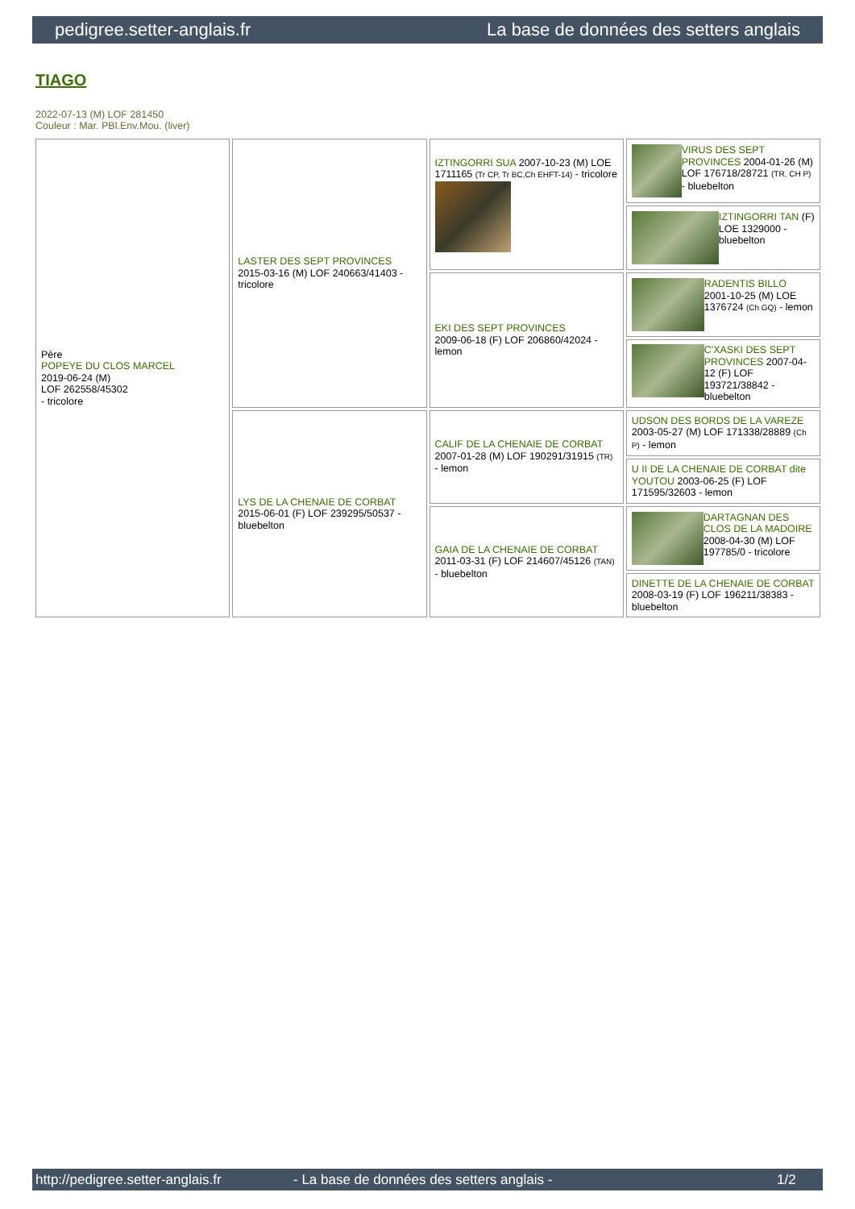pedigree.setter-anglais.fr La base de données des setters anglais
TIAGO
2022-07-13 (M) LOF 281450
Couleur : Mar. PBl.Env.Mou. (liver)
| Père POPEYE DU CLOS MARCEL 2019-06-24 (M) LOF 262558/45302 - tricolore | LASTER DES SEPT PROVINCES 2015-03-16 (M) LOF 240663/41403 - tricolore | IZTINGORRI SUA 2007-10-23 (M) LOE 1711165 (Tr CP, Tr BC,Ch EHFT-14) - tricolore | VIRUS DES SEPT PROVINCES 2004-01-26 (M) LOF 176718/28721 (TR, CH P) - bluebelton |
| | | | IZTINGORRI TAN (F) LOE 1329000 - bluebelton |
| | | EKI DES SEPT PROVINCES 2009-06-18 (F) LOF 206860/42024 - lemon | RADENTIS BILLO 2001-10-25 (M) LOE 1376724 (Ch GQ) - lemon |
| | | | C'XASKI DES SEPT PROVINCES 2007-04-12 (F) LOF 193721/38842 - bluebelton |
| | LYS DE LA CHENAIE DE CORBAT 2015-06-01 (F) LOF 239295/50537 - bluebelton | CALIF DE LA CHENAIE DE CORBAT 2007-01-28 (M) LOF 190291/31915 (TR) - lemon | UDSON DES BORDS DE LA VAREZE 2003-05-27 (M) LOF 171338/28889 (Ch P) - lemon |
| | | | U II DE LA CHENAIE DE CORBAT dite YOUTOU 2003-06-25 (F) LOF 171595/32603 - lemon |
| | | GAIA DE LA CHENAIE DE CORBAT 2011-03-31 (F) LOF 214607/45126 (TAN) - bluebelton | DARTAGNAN DES CLOS DE LA MADOIRE 2008-04-30 (M) LOF 197785/0 - tricolore |
| | | | DINETTE DE LA CHENAIE DE CORBAT 2008-03-19 (F) LOF 196211/38383 - bluebelton |
http://pedigree.setter-anglais.fr - La base de données des setters anglais - 1/2